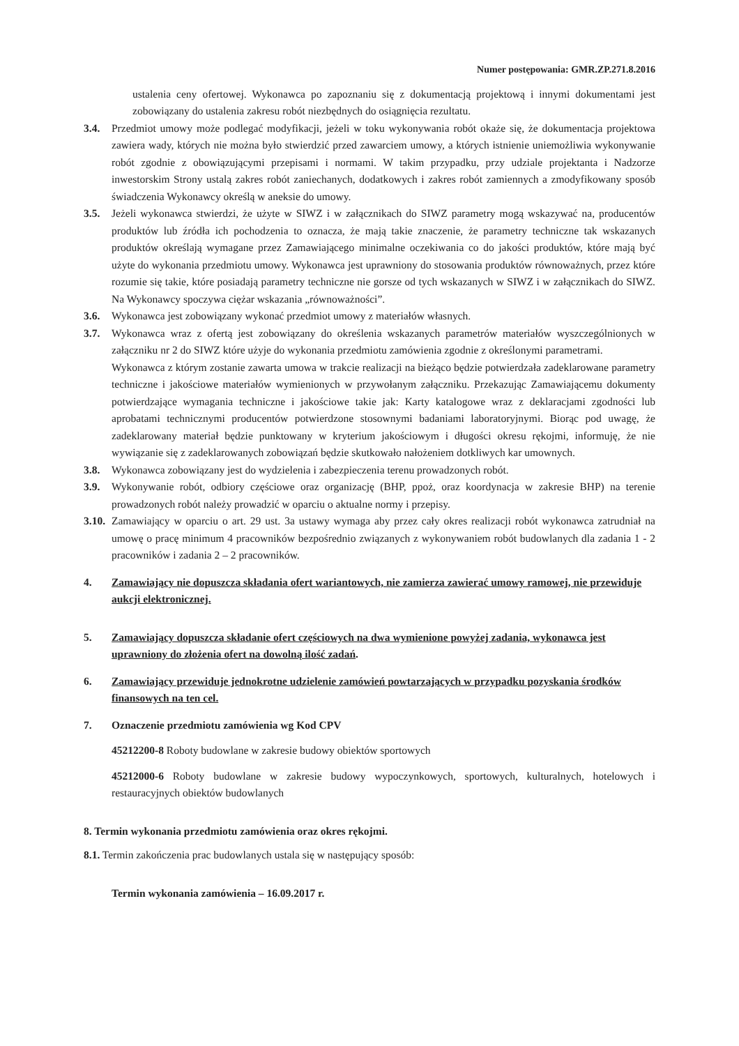Numer postępowania: GMR.ZP.271.8.2016
ustalenia ceny ofertowej. Wykonawca po zapoznaniu się z dokumentacją projektową i innymi dokumentami jest zobowiązany do ustalenia zakresu robót niezbędnych do osiągnięcia rezultatu.
3.4. Przedmiot umowy może podlegać modyfikacji, jeżeli w toku wykonywania robót okaże się, że dokumentacja projektowa zawiera wady, których nie można było stwierdzić przed zawarciem umowy, a których istnienie uniemożliwia wykonywanie robót zgodnie z obowiązującymi przepisami i normami. W takim przypadku, przy udziale projektanta i Nadzorze inwestorskim Strony ustalą zakres robót zaniechanych, dodatkowych i zakres robót zamiennych a zmodyfikowany sposób świadczenia Wykonawcy określą w aneksie do umowy.
3.5. Jeżeli wykonawca stwierdzi, że użyte w SIWZ i w załącznikach do SIWZ parametry mogą wskazywać na, producentów produktów lub źródła ich pochodzenia to oznacza, że mają takie znaczenie, że parametry techniczne tak wskazanych produktów określają wymagane przez Zamawiającego minimalne oczekiwania co do jakości produktów, które mają być użyte do wykonania przedmiotu umowy. Wykonawca jest uprawniony do stosowania produktów równoważnych, przez które rozumie się takie, które posiadają parametry techniczne nie gorsze od tych wskazanych w SIWZ i w załącznikach do SIWZ. Na Wykonawcy spoczywa ciężar wskazania „równoważności”.
3.6. Wykonawca jest zobowiązany wykonać przedmiot umowy z materiałów własnych.
3.7. Wykonawca wraz z ofertą jest zobowiązany do określenia wskazanych parametrów materiałów wyszczególnionych w załączniku nr 2 do SIWZ które użyje do wykonania przedmiotu zamówienia zgodnie z określonymi parametrami.
Wykonawca z którym zostanie zawarta umowa w trakcie realizacji na bieżąco będzie potwierdzała zadeklarowane parametry techniczne i jakościowe materiałów wymienionych w przywołanym załączniku. Przekazując Zamawiającemu dokumenty potwierdzające wymagania techniczne i jakościowe takie jak: Karty katalogowe wraz z deklaracjami zgodności lub aprobatami technicznymi producentów potwierdzone stosownymi badaniami laboratoryjnymi. Biorąc pod uwagę, że zadeklarowany materiał będzie punktowany w kryterium jakościowym i długości okresu rękojmi, informuję, że nie wywiązanie się z zadeklarowanych zobowiązań będzie skutkowało nałożeniem dotkliwych kar umownych.
3.8. Wykonawca zobowiązany jest do wydzielenia i zabezpieczenia terenu prowadzonych robót.
3.9. Wykonywanie robót, odbiory częściowe oraz organizację (BHP, ppoż, oraz koordynacja w zakresie BHP) na terenie prowadzonych robót należy prowadzić w oparciu o aktualne normy i przepisy.
3.10. Zamawiający w oparciu o art. 29 ust. 3a ustawy wymaga aby przez cały okres realizacji robót wykonawca zatrudniał na umowę o pracę minimum 4 pracowników bezpośrednio związanych z wykonywaniem robót budowlanych dla zadania 1 - 2 pracowników i zadania 2 – 2 pracowników.
4. Zamawiający nie dopuszcza składania ofert wariantowych, nie zamierza zawierać umowy ramowej, nie przewiduje aukcji elektronicznej.
5. Zamawiający dopuszcza składanie ofert częściowych na dwa wymienione powyżej zadania, wykonawca jest uprawniony do złożenia ofert na dowolną ilość zadań.
6. Zamawiający przewiduje jednokrotne udzielenie zamówień powtarzających w przypadku pozyskania środków finansowych na ten cel.
7. Oznaczenie przedmiotu zamówienia wg Kod CPV
45212200-8 Roboty budowlane w zakresie budowy obiektów sportowych
45212000-6 Roboty budowlane w zakresie budowy wypoczynkowych, sportowych, kulturalnych, hotelowych i restauracyjnych obiektów budowlanych
8. Termin wykonania przedmiotu zamówienia oraz okres rękojmi.
8.1. Termin zakończenia prac budowlanych ustala się w następujący sposób:
Termin wykonania zamówienia – 16.09.2017 r.